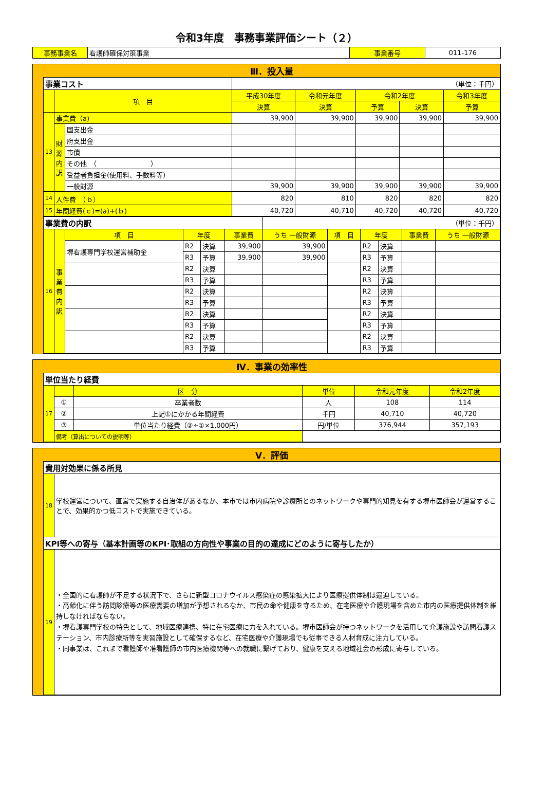令和3年度　事務事業評価シート（２）
| 事務事業名 | 看護師確保対策事業 | 事業番号 | 011-176 |
Ⅲ．投入量
| 事業コスト | | | （単位：千円） | | | | |
| | 項 目 | | 平成30年度 | 令和元年度 | 令和2年度 | | 令和3年度 |
| | | | 決算 | 決算 | 予算 | 決算 | 予算 |
| 13 | 事業費（a) | | 39,900 | 39,900 | 39,900 | 39,900 | 39,900 |
| | 財源内訳 | 国支出金 | | | | | |
| | | 府支出金 | | | | | |
| | | 市債 | | | | | |
| | | その他 （ ） | | | | | |
| | | 受益者負担金(使用料、手数料等) | | | | | |
| | | 一般財源 | 39,900 | 39,900 | 39,900 | 39,900 | 39,900 |
| 14 | 人件費 （ｂ） | | 820 | 810 | 820 | 820 | 820 |
| 15 | 年間経費(ｃ)=(a)+(ｂ) | | 40,720 | 40,710 | 40,720 | 40,720 | 40,720 |
| 事業費の内訳 | | | | | | （単位：千円） | | | | | |
| 16 | 事業費内訳 | 項 目 | 年度 | | 事業費 | うち 一般財源 | 項 目 | 年度 | | 事業費 | うち 一般財源 |
| | | 堺看護専門学校運営補助金 | R2 | 決算 | 39,900 | 39,900 | | R2 | 決算 | | |
| | | | R3 | 予算 | 39,900 | 39,900 | | R3 | 予算 | | |
| | | | R2 | 決算 | | | | R2 | 決算 | | |
| | | | R3 | 予算 | | | | R3 | 予算 | | |
| | | | R2 | 決算 | | | | R2 | 決算 | | |
| | | | R3 | 予算 | | | | R3 | 予算 | | |
| | | | R2 | 決算 | | | | R2 | 決算 | | |
| | | | R3 | 予算 | | | | R3 | 予算 | | |
| | | | R2 | 決算 | | | | R2 | 決算 | | |
| | | | R3 | 予算 | | | | R3 | 予算 | | |
Ⅳ．事業の効率性
| 単位当たり経費 | | | | | |
| 17 | | 区 分 | 単位 | 令和元年度 | 令和2年度 |
| | ① | 卒業者数 | 人 | 108 | 114 |
| | ② | 上記①にかかる年間経費 | 千円 | 40,710 | 40,720 |
| | ③ | 単位当たり経費（②÷①×1,000円） | 円/単位 | 376,944 | 357,193 |
| | 備考（算出についての説明等） | | | | |
Ⅴ．評価
| 費用対効果に係る所見 | |
| 18 | 学校運営について、直営で実施する自治体があるなか、本市では市内病院や診療所とのネットワークや専門的知見を有する堺市医師会が運営することで、効果的かつ低コストで実施できている。 |
| KPI等への寄与（基本計画等のKPI･取組の方向性や事業の目的の達成にどのように寄与したか） | |
| 19 | ・全国的に看護師が不足する状況下で、さらに新型コロナウイルス感染症の感染拡大により医療提供体制は逼迫している。 ・高齢化に伴う訪問診療等の医療需要の増加が予想されるなか、市民の命や健康を守るため、在宅医療や介護現場を含めた市内の医療提供体制を維持しなければならない。 ・堺看護専門学校の特色として、地域医療連携、特に在宅医療に力を入れている。堺市医師会が持つネットワークを活用して介護施設や訪問看護ステーション、市内診療所等を実習施設として確保するなど、在宅医療や介護現場でも従事できる人材育成に注力している。 ・同事業は、これまで看護師や准看護師の市内医療機関等への就職に繋げており、健康を支える地域社会の形成に寄与している。 |